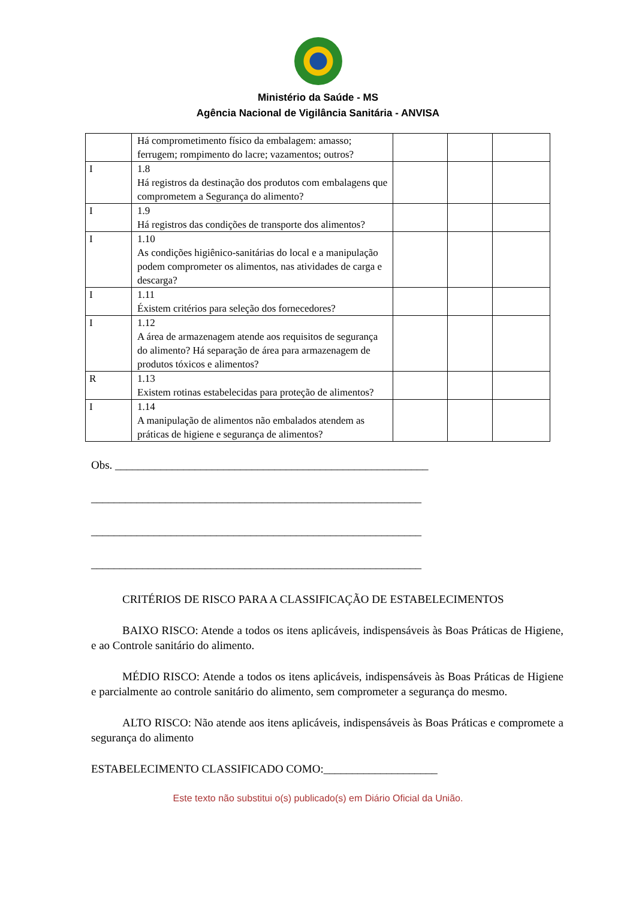Ministério da Saúde - MS
Agência Nacional de Vigilância Sanitária - ANVISA
| | Há comprometimento físico da embalagem: amasso; ferrugem; rompimento do lacre; vazamentos; outros? | | | |
| I | 1.8 Há registros da destinação dos produtos com embalagens que comprometem a Segurança do alimento? | | | |
| I | 1.9 Há registros das condições de transporte dos alimentos? | | | |
| I | 1.10 As condições higiênico-sanitárias do local e a manipulação podem comprometer os alimentos, nas atividades de carga e descarga? | | | |
| I | 1.11 Éxistem critérios para seleção dos fornecedores? | | | |
| I | 1.12 A área de armazenagem atende aos requisitos de segurança do alimento? Há separação de área para armazenagem de produtos tóxicos e alimentos? | | | |
| R | 1.13 Existem rotinas estabelecidas para proteção de alimentos? | | | |
| I | 1.14 A manipulação de alimentos não embalados atendem as práticas de higiene e segurança de alimentos? | | | |
Obs. _______________________________________________________
__________________________________________________________
__________________________________________________________
__________________________________________________________
CRITÉRIOS DE RISCO PARA A CLASSIFICAÇÃO DE ESTABELECIMENTOS
BAIXO RISCO: Atende a todos os itens aplicáveis, indispensáveis às Boas Práticas de Higiene, e ao Controle sanitário do alimento.
MÉDIO RISCO: Atende a todos os itens aplicáveis, indispensáveis às Boas Práticas de Higiene e parcialmente ao controle sanitário do alimento, sem comprometer a segurança do mesmo.
ALTO RISCO: Não atende aos itens aplicáveis, indispensáveis às Boas Práticas e compromete a segurança do alimento
ESTABELECIMENTO CLASSIFICADO COMO:____________________
Este texto não substitui o(s) publicado(s) em Diário Oficial da União.